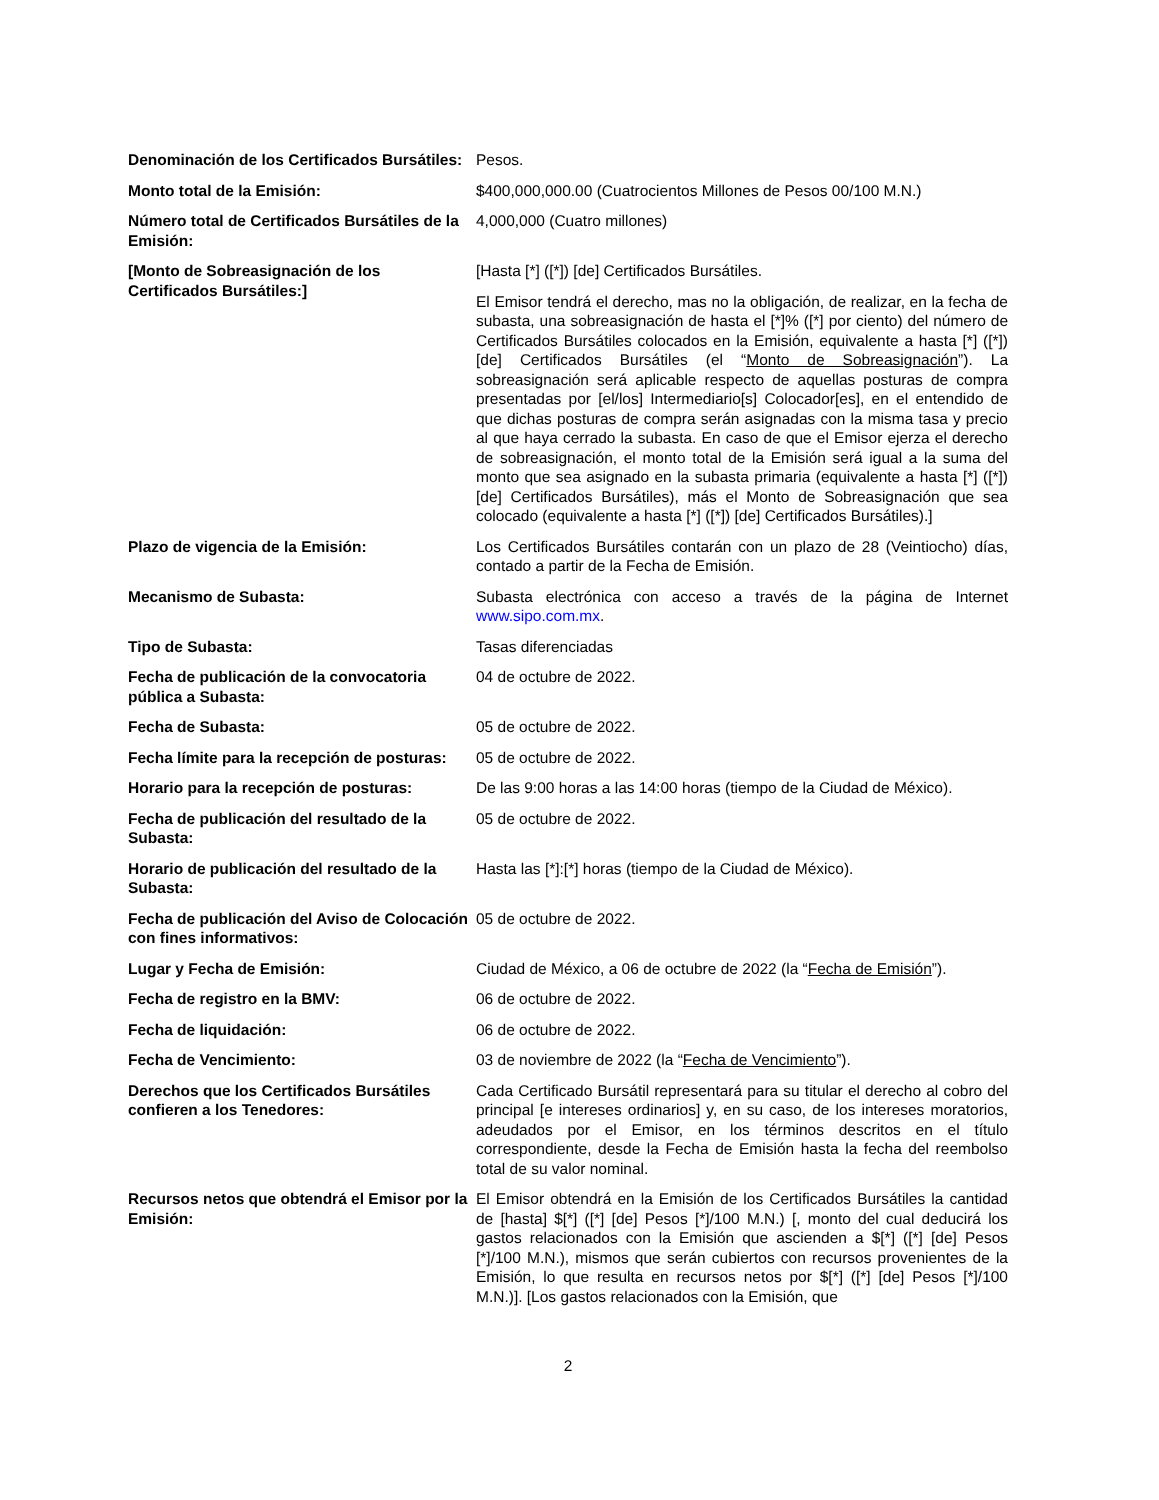| Denominación de los Certificados Bursátiles: | Pesos. |
| Monto total de la Emisión: | $400,000,000.00 (Cuatrocientos Millones de Pesos 00/100 M.N.) |
| Número total de Certificados Bursátiles de la Emisión: | 4,000,000 (Cuatro millones) |
| [Monto de Sobreasignación de los Certificados Bursátiles:] | [Hasta [*] ([*]) [de] Certificados Bursátiles. El Emisor tendrá el derecho, mas no la obligación, de realizar, en la fecha de subasta, una sobreasignación de hasta el [*]% ([*] por ciento) del número de Certificados Bursátiles colocados en la Emisión, equivalente a hasta [*] ([*]) [de] Certificados Bursátiles (el “ Monto de Sobreasignación ”). La sobreasignación será aplicable respecto de aquellas posturas de compra presentadas por [el/los] Intermediario[s] Colocador[es], en el entendido de que dichas posturas de compra serán asignadas con la misma tasa y precio al que haya cerrado la subasta. En caso de que el Emisor ejerza el derecho de sobreasignación, el monto total de la Emisión será igual a la suma del monto que sea asignado en la subasta primaria (equivalente a hasta [*] ([*]) [de] Certificados Bursátiles), más el Monto de Sobreasignación que sea colocado (equivalente a hasta [*] ([*]) [de] Certificados Bursátiles).] |
| Plazo de vigencia de la Emisión: | Los Certificados Bursátiles contarán con un plazo de 28 (Veintiocho) días, contado a partir de la Fecha de Emisión. |
| Mecanismo de Subasta: | Subasta electrónica con acceso a través de la página de Internet www.sipo.com.mx . |
| Tipo de Subasta: | Tasas diferenciadas |
| Fecha de publicación de la convocatoria pública a Subasta: | 04 de octubre de 2022. |
| Fecha de Subasta: | 05 de octubre de 2022. |
| Fecha límite para la recepción de posturas: | 05 de octubre de 2022. |
| Horario para la recepción de posturas: | De las 9:00 horas a las 14:00 horas (tiempo de la Ciudad de México). |
| Fecha de publicación del resultado de la Subasta: | 05 de octubre de 2022. |
| Horario de publicación del resultado de la Subasta: | Hasta las [*]:[*] horas (tiempo de la Ciudad de México). |
| Fecha de publicación del Aviso de Colocación con fines informativos: | 05 de octubre de 2022. |
| Lugar y Fecha de Emisión: | Ciudad de México, a 06 de octubre de 2022 (la “ Fecha de Emisión ”). |
| Fecha de registro en la BMV: | 06 de octubre de 2022. |
| Fecha de liquidación: | 06 de octubre de 2022. |
| Fecha de Vencimiento: | 03 de noviembre de 2022 (la “ Fecha de Vencimiento ”). |
| Derechos que los Certificados Bursátiles confieren a los Tenedores: | Cada Certificado Bursátil representará para su titular el derecho al cobro del principal [e intereses ordinarios] y, en su caso, de los intereses moratorios, adeudados por el Emisor, en los términos descritos en el título correspondiente, desde la Fecha de Emisión hasta la fecha del reembolso total de su valor nominal. |
| Recursos netos que obtendrá el Emisor por la Emisión: | El Emisor obtendrá en la Emisión de los Certificados Bursátiles la cantidad de [hasta] $[*] ([*] [de] Pesos [*]/100 M.N.) [, monto del cual deducirá los gastos relacionados con la Emisión que ascienden a $[*] ([*] [de] Pesos [*]/100 M.N.), mismos que serán cubiertos con recursos provenientes de la Emisión, lo que resulta en recursos netos por $[*] ([*] [de] Pesos [*]/100 M.N.)]. [Los gastos relacionados con la Emisión, que |
2